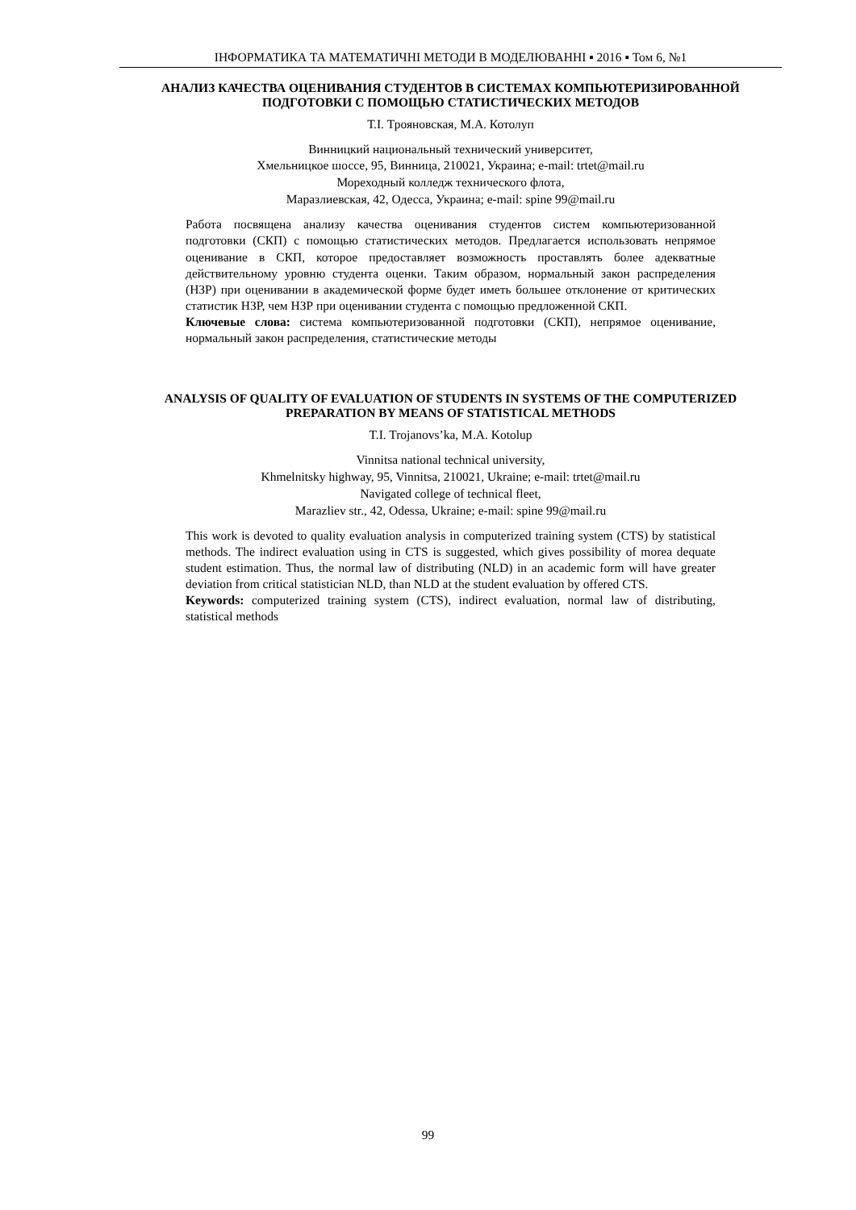ІНФОРМАТИКА ТА МАТЕМАТИЧНІ МЕТОДИ В МОДЕЛЮВАННІ ▪ 2016 ▪ Том 6, №1
АНАЛИЗ КАЧЕСТВА ОЦЕНИВАНИЯ СТУДЕНТОВ В СИСТЕМАХ КОМПЬЮТЕРИЗИРОВАННОЙ ПОДГОТОВКИ С ПОМОЩЬЮ СТАТИСТИЧЕСКИХ МЕТОДОВ
Т.І. Трояновская, М.А. Котолуп
Винницкий национальный технический университет,
Хмельницкое шоссе, 95, Винница, 210021, Украина; e-mail: trtet@mail.ru
Мореходный колледж технического флота,
Маразлиевская, 42, Одесса, Украина; e-mail: spine 99@mail.ru
Работа посвящена анализу качества оценивания студентов систем компьютеризованной подготовки (СКП) с помощью статистических методов. Предлагается использовать непрямое оценивание в СКП, которое предоставляет возможность проставлять более адекватные действительному уровню студента оценки. Таким образом, нормальный закон распределения (НЗР) при оценивании в академической форме будет иметь большее отклонение от критических статистик НЗР, чем НЗР при оценивании студента с помощью предложенной СКП.
Ключевые слова: система компьютеризованной подготовки (СКП), непрямое оценивание, нормальный закон распределения, статистические методы
ANALYSIS OF QUALITY OF EVALUATION OF STUDENTS IN SYSTEMS OF THE COMPUTERIZED PREPARATION BY MEANS OF STATISTICAL METHODS
T.I. Trojanovs’ka, M.A. Kotolup
Vinnitsa national technical university,
Khmelnitsky highway, 95, Vinnitsa, 210021, Ukraine; e-mail: trtet@mail.ru
Navigated college of technical fleet,
Marazliev str., 42, Odessa, Ukraine; e-mail: spine 99@mail.ru
This work is devoted to quality evaluation analysis in computerized training system (CTS) by statistical methods. The indirect evaluation using in CTS is suggested, which gives possibility of morea dequate student estimation. Thus, the normal law of distributing (NLD) in an academic form will have greater deviation from critical statistician NLD, than NLD at the student evaluation by offered CTS.
Keywords: computerized training system (CTS), indirect evaluation, normal law of distributing, statistical methods
99